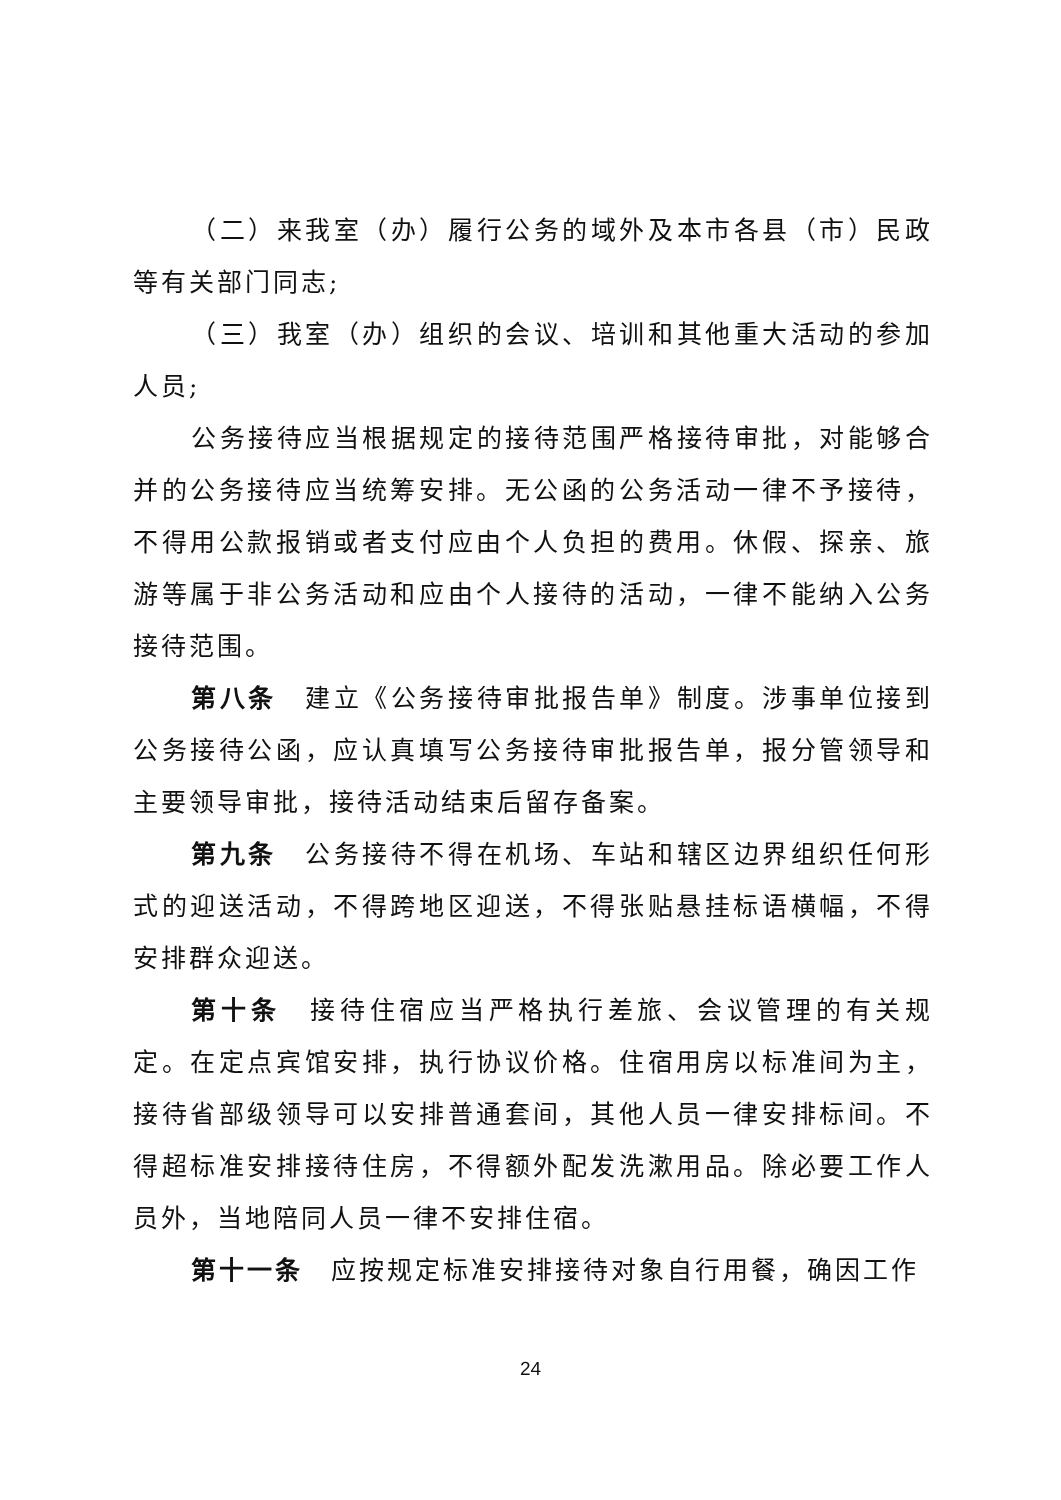（二）来我室（办）履行公务的域外及本市各县（市）民政等有关部门同志;
（三）我室（办）组织的会议、培训和其他重大活动的参加人员;
公务接待应当根据规定的接待范围严格接待审批，对能够合并的公务接待应当统筹安排。无公函的公务活动一律不予接待，不得用公款报销或者支付应由个人负担的费用。休假、探亲、旅游等属于非公务活动和应由个人接待的活动，一律不能纳入公务接待范围。
第八条　建立《公务接待审批报告单》制度。涉事单位接到公务接待公函，应认真填写公务接待审批报告单，报分管领导和主要领导审批，接待活动结束后留存备案。
第九条　公务接待不得在机场、车站和辖区边界组织任何形式的迎送活动，不得跨地区迎送，不得张贴悬挂标语横幅，不得安排群众迎送。
第十条　接待住宿应当严格执行差旅、会议管理的有关规定。在定点宾馆安排，执行协议价格。住宿用房以标准间为主，接待省部级领导可以安排普通套间，其他人员一律安排标间。不得超标准安排接待住房，不得额外配发洗漱用品。除必要工作人员外，当地陪同人员一律不安排住宿。
第十一条　应按规定标准安排接待对象自行用餐，确因工作
24